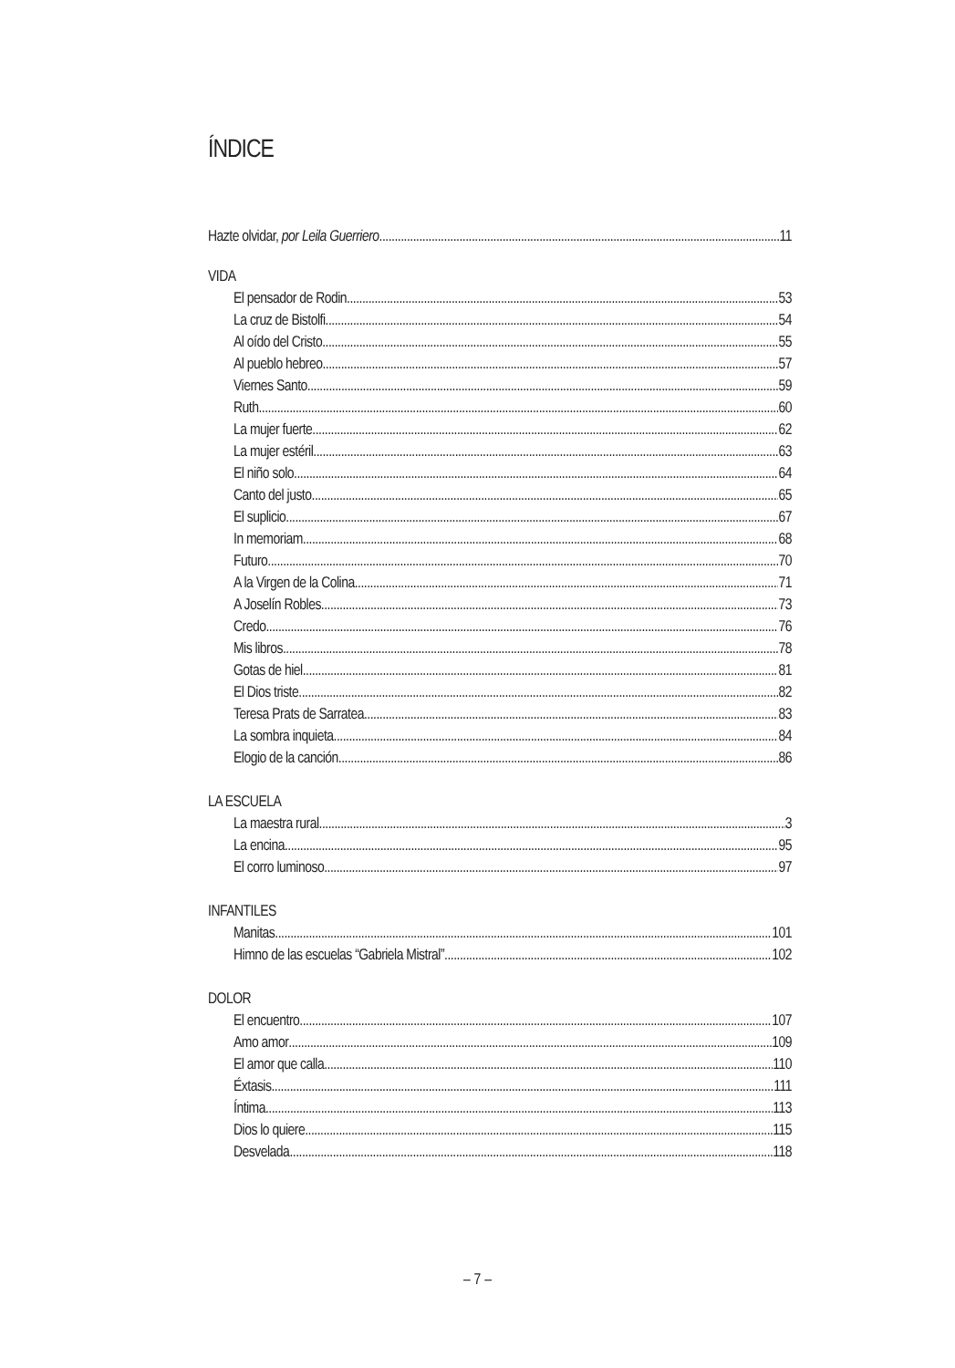ÍNDICE
Hazte olvidar, por Leila Guerriero 11
VIDA
El pensador de Rodin 53
La cruz de Bistolfi 54
Al oído del Cristo 55
Al pueblo hebreo 57
Viernes Santo 59
Ruth 60
La mujer fuerte 62
La mujer estéril 63
El niño solo 64
Canto del justo 65
El suplicio 67
In memoriam 68
Futuro 70
A la Virgen de la Colina 71
A Joselín Robles 73
Credo 76
Mis libros 78
Gotas de hiel 81
El Dios triste 82
Teresa Prats de Sarratea 83
La sombra inquieta 84
Elogio de la canción 86
LA ESCUELA
La maestra rural 3
La encina 95
El corro luminoso 97
INFANTILES
Manitas 101
Himno de las escuelas “Gabriela Mistral” 102
DOLOR
El encuentro 107
Amo amor 109
El amor que calla 110
Éxtasis 111
Íntima 113
Dios lo quiere 115
Desvelada 118
– 7 –